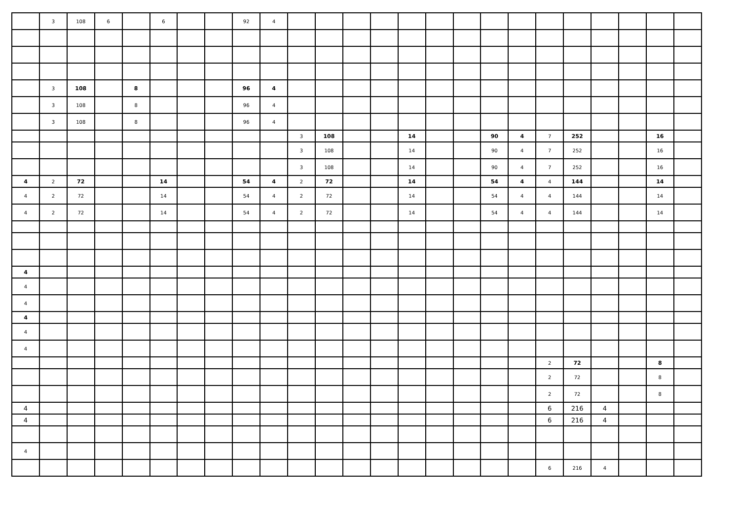| | 3 | 108 | 6 | | 6 | | | 92 | 4 | | | | | | | | | | | | | | | |
| | 3 | 108 | | 8 | | | | 96 | 4 | | | | | | | | | | | | | | | |
| | 3 | 108 | | 8 | | | | 96 | 4 | | | | | | | | | | | | | | | |
| | 3 | 108 | | 8 | | | | 96 | 4 | | | | | | | | | | | | | | | |
| | | | | | | | | | | 3 | 108 | | | 14 | | | 90 | 4 | 7 | 252 | | | 16 | |
| | | | | | | | | | | 3 | 108 | | | 14 | | | 90 | 4 | 7 | 252 | | | 16 | |
| | | | | | | | | | | 3 | 108 | | | 14 | | | 90 | 4 | 7 | 252 | | | 16 | |
| 4 | 2 | 72 | | | 14 | | | 54 | 4 | 2 | 72 | | | 14 | | | 54 | 4 | 4 | 144 | | | 14 | |
| 4 | 2 | 72 | | | 14 | | | 54 | 4 | 2 | 72 | | | 14 | | | 54 | 4 | 4 | 144 | | | 14 | |
| 4 | 2 | 72 | | | 14 | | | 54 | 4 | 2 | 72 | | | 14 | | | 54 | 4 | 4 | 144 | | | 14 | |
| 4 | | | | | | | | | | | | | | | | | | | | | | | | |
| 4 | | | | | | | | | | | | | | | | | | | | | | | | |
| 4 | | | | | | | | | | | | | | | | | | | | | | | | |
| 4 | | | | | | | | | | | | | | | | | | | | | | | | |
| 4 | | | | | | | | | | | | | | | | | | | | | | | | |
| 4 | | | | | | | | | | | | | | | | | | | | | | | | |
| | | | | | | | | | | | | | | | | | | | 2 | 72 | | | 8 | |
| | | | | | | | | | | | | | | | | | | | 2 | 72 | | | 8 | |
| | | | | | | | | | | | | | | | | | | | 2 | 72 | | | 8 | |
| 4 | | | | | | | | | | | | | | | | | | | 6 | 216 | 4 | | | |
| 4 | | | | | | | | | | | | | | | | | | | 6 | 216 | 4 | | | |
| 4 | | | | | | | | | | | | | | | | | | | | | | | | |
| | | | | | | | | | | | | | | | | | | | 6 | 216 | 4 | | | |